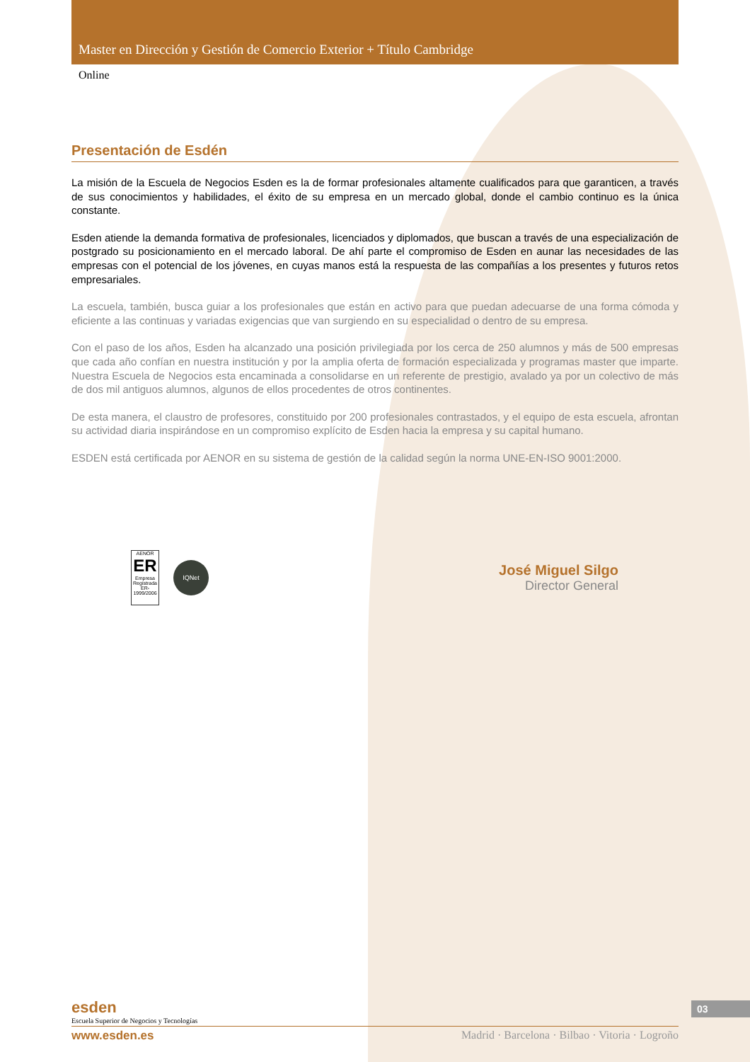Master en Dirección y Gestión de Comercio Exterior + Título Cambridge
Online
Presentación de Esdén
La misión de la Escuela de Negocios Esden es la de formar profesionales altamente cualificados para que garanticen, a través de sus conocimientos y habilidades, el éxito de su empresa en un mercado global, donde el cambio continuo es la única constante.
Esden atiende la demanda formativa de profesionales, licenciados y diplomados, que buscan a través de una especialización de postgrado su posicionamiento en el mercado laboral. De ahí parte el compromiso de Esden en aunar las necesidades de las empresas con el potencial de los jóvenes, en cuyas manos está la respuesta de las compañías a los presentes y futuros retos empresariales.
La escuela, también, busca guiar a los profesionales que están en activo para que puedan adecuarse de una forma cómoda y eficiente a las continuas y variadas exigencias que van surgiendo en su especialidad o dentro de su empresa.
Con el paso de los años, Esden ha alcanzado una posición privilegiada por los cerca de 250 alumnos y más de 500 empresas que cada año confían en nuestra institución y por la amplia oferta de formación especializada y programas master que imparte. Nuestra Escuela de Negocios esta encaminada a consolidarse en un referente de prestigio, avalado ya por un colectivo de más de dos mil antiguos alumnos, algunos de ellos procedentes de otros continentes.
De esta manera, el claustro de profesores, constituido por 200 profesionales contrastados, y el equipo de esta escuela, afrontan su actividad diaria inspirándose en un compromiso explícito de Esden hacia la empresa y su capital humano.
ESDEN está certificada por AENOR en su sistema de gestión de la calidad según la norma UNE-EN-ISO 9001:2000.
AENOR
ER
Empresa Registrada
ER-1999/2006
IQNet
José Miguel Silgo
Director General
esden
Escuela Superior de Negocios y Tecnologías
www.esden.es Madrid · Barcelona · Bilbao · Vitoria · Logroño
03